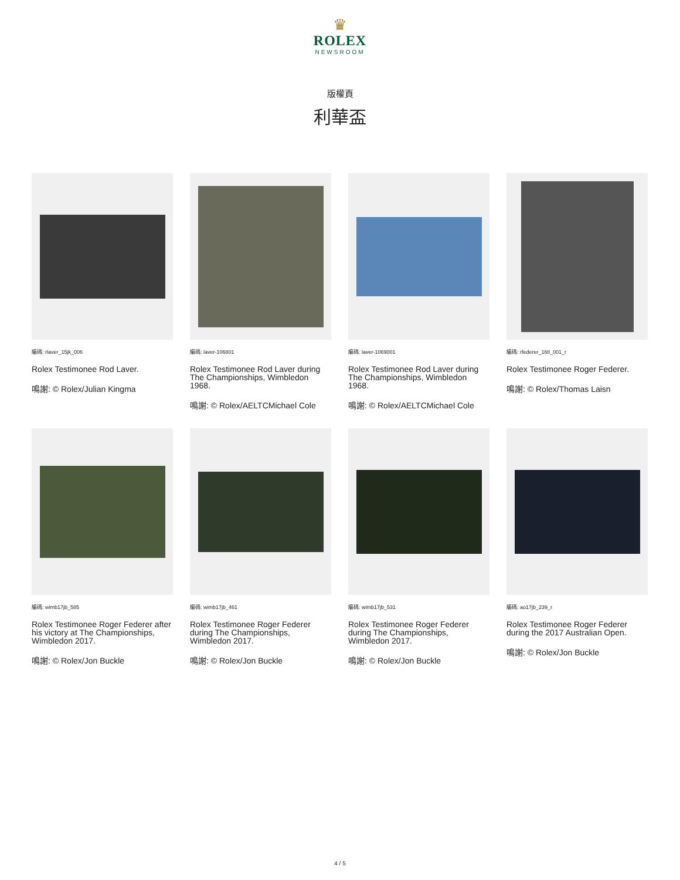♛
ROLEX
NEWSROOM
版權頁
利華盃
編碼: rlaver_15jk_006
Rolex Testimonee Rod Laver.
鳴謝: © Rolex/Julian Kingma
編碼: laver-106801
Rolex Testimonee Rod Laver during The Championships, Wimbledon 1968.
鳴謝: © Rolex/AELTCMichael Cole
編碼: laver-1069001
Rolex Testimonee Rod Laver during The Championships, Wimbledon 1968.
鳴謝: © Rolex/AELTCMichael Cole
編碼: rfederer_16tl_001_r
Rolex Testimonee Roger Federer.
鳴謝: © Rolex/Thomas Laisn
編碼: wimb17jb_585
Rolex Testimonee Roger Federer after his victory at The Championships, Wimbledon 2017.
鳴謝: © Rolex/Jon Buckle
編碼: wimb17jb_461
Rolex Testimonee Roger Federer during The Championships, Wimbledon 2017.
鳴謝: © Rolex/Jon Buckle
編碼: wimb17jb_531
Rolex Testimonee Roger Federer during The Championships, Wimbledon 2017.
鳴謝: © Rolex/Jon Buckle
編碼: ao17jb_239_r
Rolex Testimonee Roger Federer during the 2017 Australian Open.
鳴謝: © Rolex/Jon Buckle
4 / 5